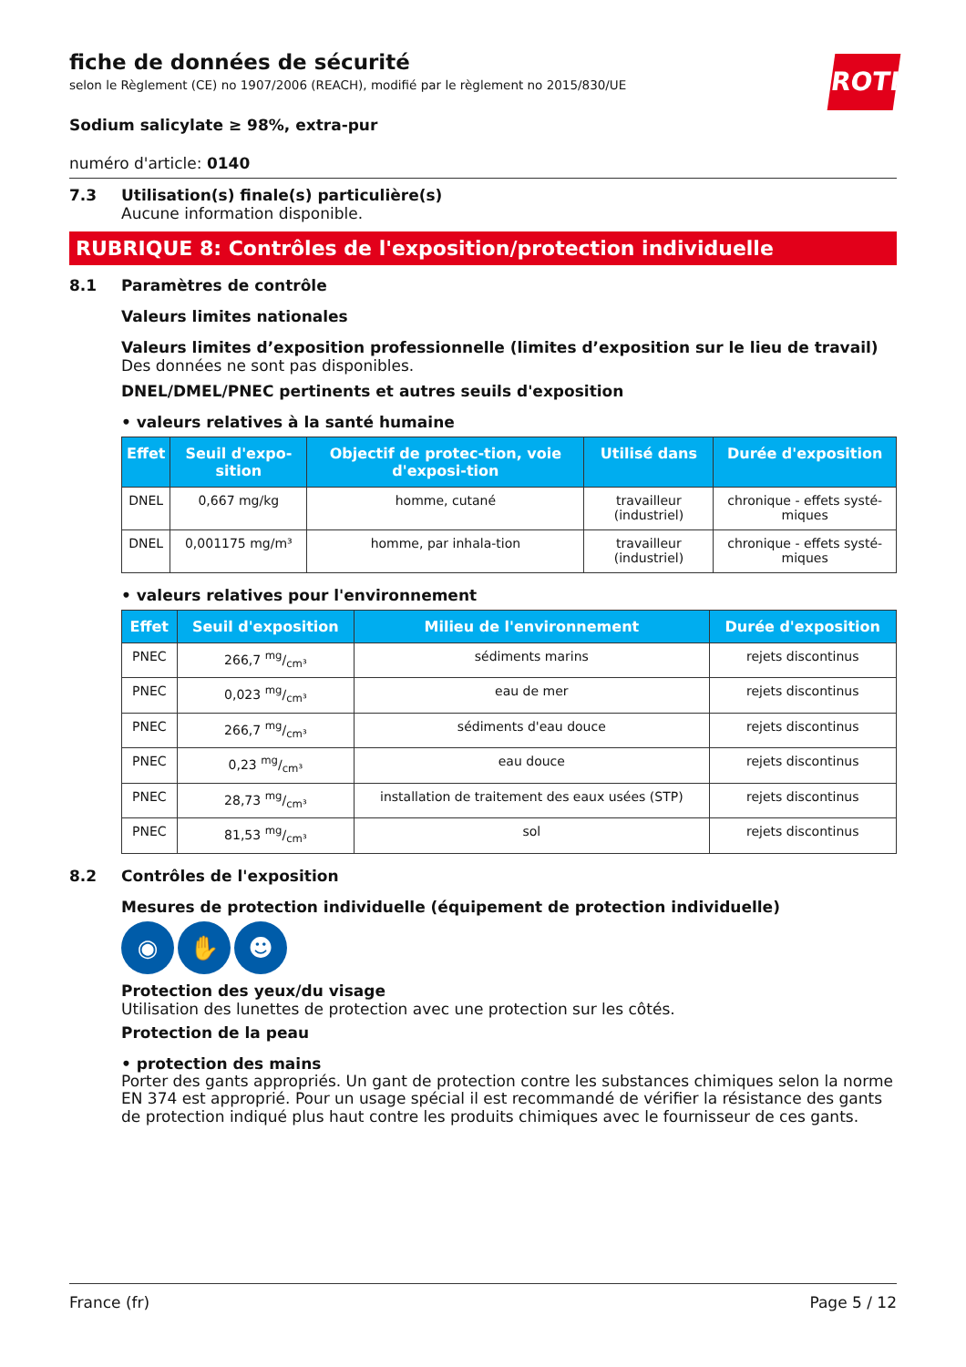ROTH
fiche de données de sécurité
selon le Règlement (CE) no 1907/2006 (REACH), modifié par le règlement no 2015/830/UE
Sodium salicylate ≥ 98%, extra-pur
numéro d'article: 0140
7.3 Utilisation(s) finale(s) particulière(s)
Aucune information disponible.
RUBRIQUE 8: Contrôles de l'exposition/protection individuelle
8.1 Paramètres de contrôle
Valeurs limites nationales
Valeurs limites d’exposition professionnelle (limites d’exposition sur le lieu de travail)
Des données ne sont pas disponibles.
DNEL/DMEL/PNEC pertinents et autres seuils d'exposition
• valeurs relatives à la santé humaine
| Effet | Seuil d'expo-sition | Objectif de protec-tion, voie d'exposi-tion | Utilisé dans | Durée d'exposition |
| --- | --- | --- | --- | --- |
| DNEL | 0,667 mg/kg | homme, cutané | travailleur (industriel) | chronique - effets systé-miques |
| DNEL | 0,001175 mg/m³ | homme, par inhala-tion | travailleur (industriel) | chronique - effets systé-miques |
• valeurs relatives pour l'environnement
| Effet | Seuil d'exposition | Milieu de l'environnement | Durée d'exposition |
| --- | --- | --- | --- |
| PNEC | 266,7 mg/cm³ | sédiments marins | rejets discontinus |
| PNEC | 0,023 mg/cm³ | eau de mer | rejets discontinus |
| PNEC | 266,7 mg/cm³ | sédiments d'eau douce | rejets discontinus |
| PNEC | 0,23 mg/cm³ | eau douce | rejets discontinus |
| PNEC | 28,73 mg/cm³ | installation de traitement des eaux usées (STP) | rejets discontinus |
| PNEC | 81,53 mg/cm³ | sol | rejets discontinus |
8.2 Contrôles de l'exposition
Mesures de protection individuelle (équipement de protection individuelle)
◉ ✋ ☻
Protection des yeux/du visage
Utilisation des lunettes de protection avec une protection sur les côtés.
Protection de la peau
• protection des mains
Porter des gants appropriés. Un gant de protection contre les substances chimiques selon la norme EN 374 est approprié. Pour un usage spécial il est recommandé de vérifier la résistance des gants de protection indiqué plus haut contre les produits chimiques avec le fournisseur de ces gants.
France (fr) Page 5 / 12